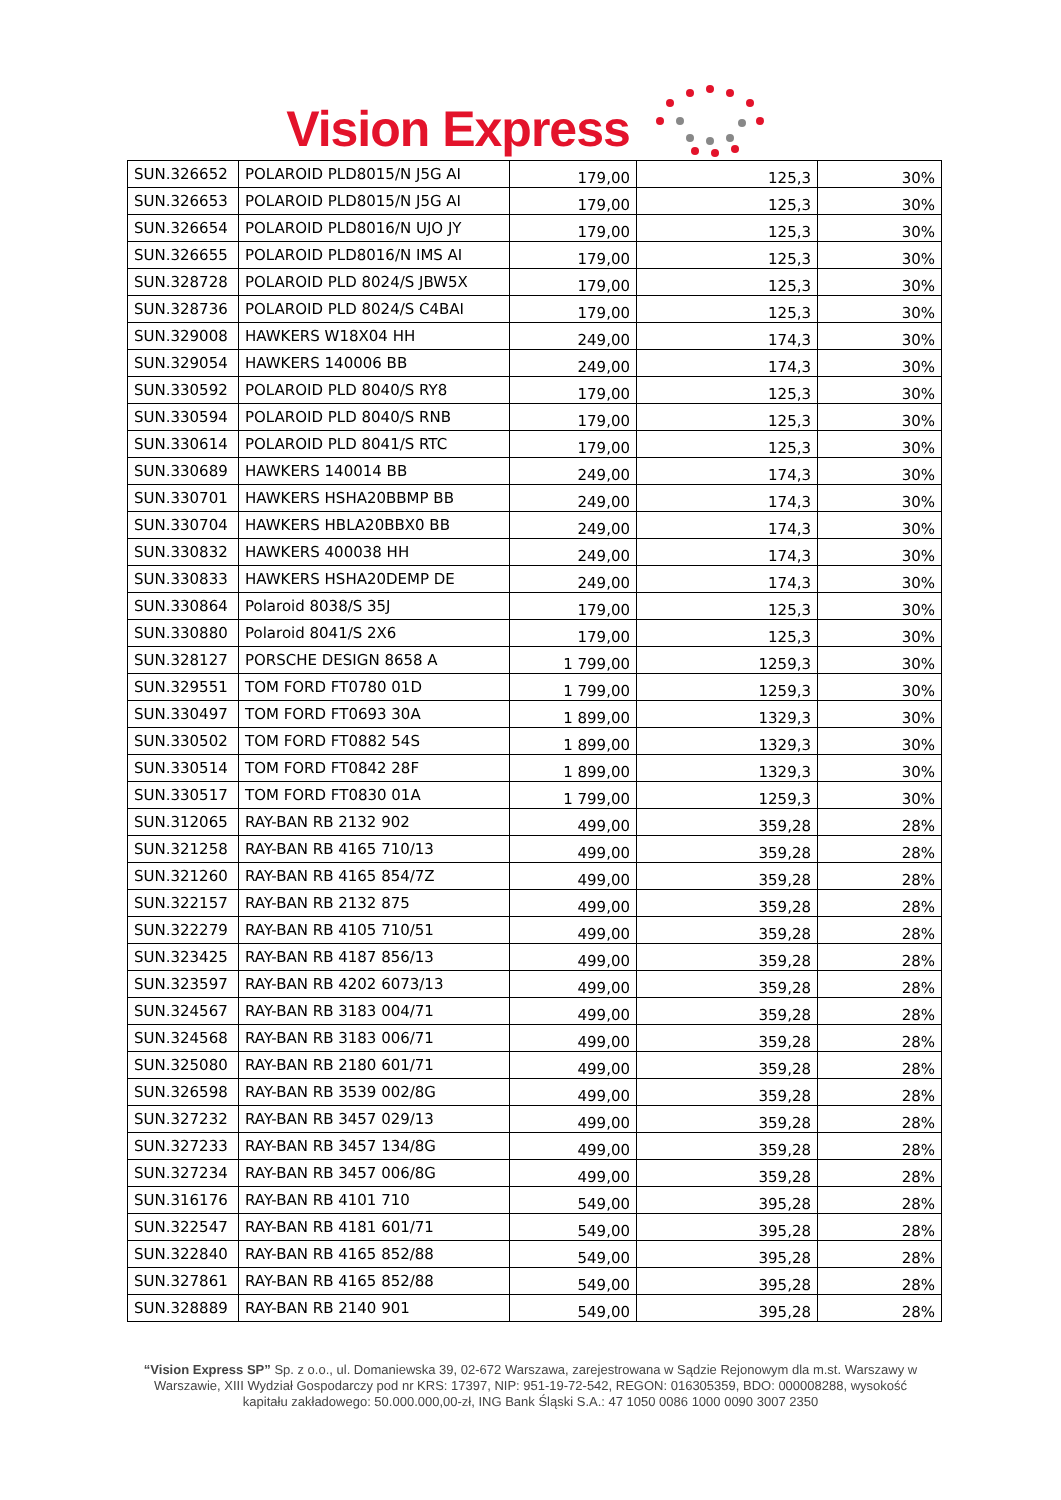Vision Express
| SUN.326652 | POLAROID PLD8015/N J5G AI | 179,00 | 125,3 | 30% |
| SUN.326653 | POLAROID PLD8015/N J5G AI | 179,00 | 125,3 | 30% |
| SUN.326654 | POLAROID PLD8016/N UJO JY | 179,00 | 125,3 | 30% |
| SUN.326655 | POLAROID PLD8016/N IMS AI | 179,00 | 125,3 | 30% |
| SUN.328728 | POLAROID PLD 8024/S JBW5X | 179,00 | 125,3 | 30% |
| SUN.328736 | POLAROID PLD 8024/S C4BAI | 179,00 | 125,3 | 30% |
| SUN.329008 | HAWKERS W18X04 HH | 249,00 | 174,3 | 30% |
| SUN.329054 | HAWKERS 140006 BB | 249,00 | 174,3 | 30% |
| SUN.330592 | POLAROID PLD 8040/S RY8 | 179,00 | 125,3 | 30% |
| SUN.330594 | POLAROID PLD 8040/S RNB | 179,00 | 125,3 | 30% |
| SUN.330614 | POLAROID PLD 8041/S RTC | 179,00 | 125,3 | 30% |
| SUN.330689 | HAWKERS 140014 BB | 249,00 | 174,3 | 30% |
| SUN.330701 | HAWKERS HSHA20BBMP BB | 249,00 | 174,3 | 30% |
| SUN.330704 | HAWKERS HBLA20BBX0 BB | 249,00 | 174,3 | 30% |
| SUN.330832 | HAWKERS 400038 HH | 249,00 | 174,3 | 30% |
| SUN.330833 | HAWKERS HSHA20DEMP DE | 249,00 | 174,3 | 30% |
| SUN.330864 | Polaroid 8038/S 35J | 179,00 | 125,3 | 30% |
| SUN.330880 | Polaroid 8041/S 2X6 | 179,00 | 125,3 | 30% |
| SUN.328127 | PORSCHE DESIGN 8658 A | 1 799,00 | 1259,3 | 30% |
| SUN.329551 | TOM FORD FT0780 01D | 1 799,00 | 1259,3 | 30% |
| SUN.330497 | TOM FORD FT0693 30A | 1 899,00 | 1329,3 | 30% |
| SUN.330502 | TOM FORD FT0882 54S | 1 899,00 | 1329,3 | 30% |
| SUN.330514 | TOM FORD FT0842 28F | 1 899,00 | 1329,3 | 30% |
| SUN.330517 | TOM FORD FT0830 01A | 1 799,00 | 1259,3 | 30% |
| SUN.312065 | RAY-BAN RB 2132 902 | 499,00 | 359,28 | 28% |
| SUN.321258 | RAY-BAN RB 4165 710/13 | 499,00 | 359,28 | 28% |
| SUN.321260 | RAY-BAN RB 4165 854/7Z | 499,00 | 359,28 | 28% |
| SUN.322157 | RAY-BAN RB 2132 875 | 499,00 | 359,28 | 28% |
| SUN.322279 | RAY-BAN RB 4105 710/51 | 499,00 | 359,28 | 28% |
| SUN.323425 | RAY-BAN RB 4187 856/13 | 499,00 | 359,28 | 28% |
| SUN.323597 | RAY-BAN RB 4202 6073/13 | 499,00 | 359,28 | 28% |
| SUN.324567 | RAY-BAN RB 3183 004/71 | 499,00 | 359,28 | 28% |
| SUN.324568 | RAY-BAN RB 3183 006/71 | 499,00 | 359,28 | 28% |
| SUN.325080 | RAY-BAN RB 2180 601/71 | 499,00 | 359,28 | 28% |
| SUN.326598 | RAY-BAN RB 3539 002/8G | 499,00 | 359,28 | 28% |
| SUN.327232 | RAY-BAN RB 3457 029/13 | 499,00 | 359,28 | 28% |
| SUN.327233 | RAY-BAN RB 3457 134/8G | 499,00 | 359,28 | 28% |
| SUN.327234 | RAY-BAN RB 3457 006/8G | 499,00 | 359,28 | 28% |
| SUN.316176 | RAY-BAN RB 4101 710 | 549,00 | 395,28 | 28% |
| SUN.322547 | RAY-BAN RB 4181 601/71 | 549,00 | 395,28 | 28% |
| SUN.322840 | RAY-BAN RB 4165 852/88 | 549,00 | 395,28 | 28% |
| SUN.327861 | RAY-BAN RB 4165 852/88 | 549,00 | 395,28 | 28% |
| SUN.328889 | RAY-BAN RB 2140 901 | 549,00 | 395,28 | 28% |
“Vision Express SP” Sp. z o.o., ul. Domaniewska 39, 02-672 Warszawa, zarejestrowana w Sądzie Rejonowym dla m.st. Warszawy w Warszawie, XIII Wydział Gospodarczy pod nr KRS: 17397, NIP: 951-19-72-542, REGON: 016305359, BDO: 000008288, wysokość kapitału zakładowego: 50.000.000,00-zł, ING Bank Śląski S.A.: 47 1050 0086 1000 0090 3007 2350